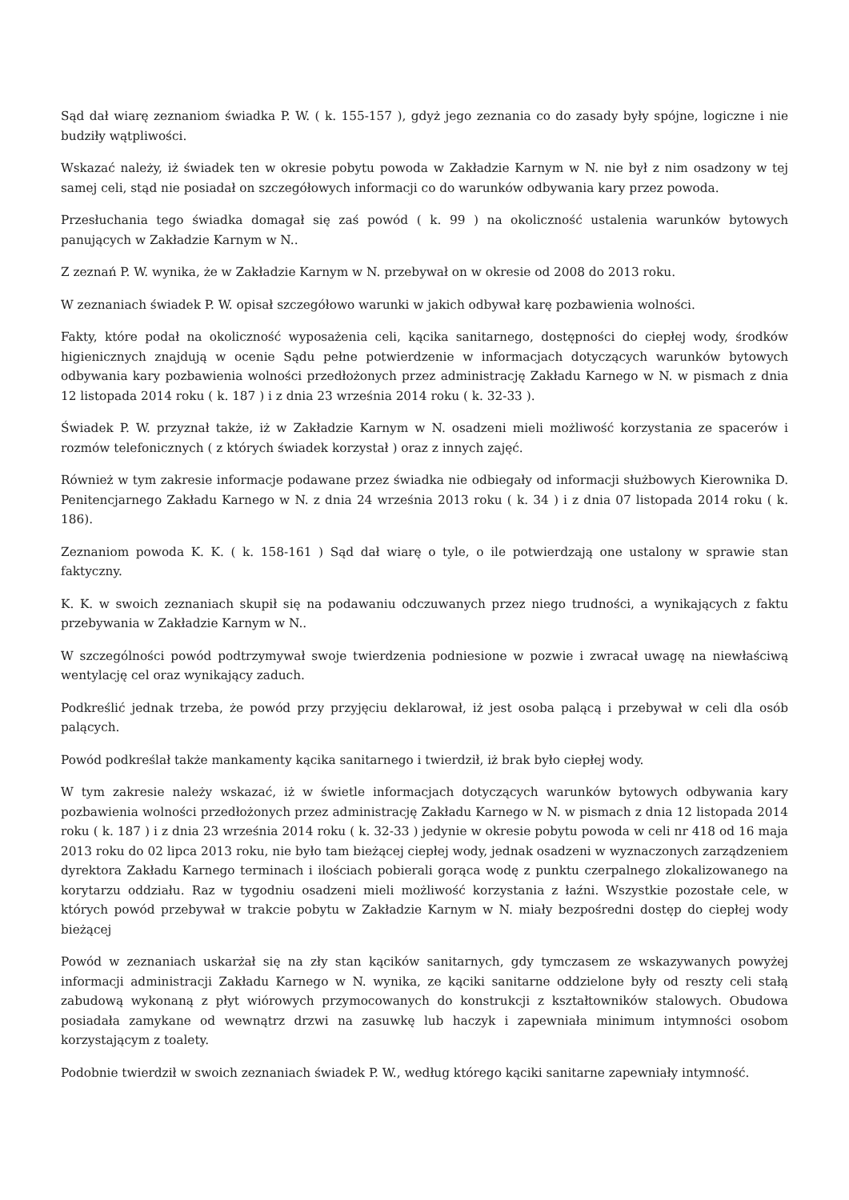Sąd dał wiarę zeznaniom świadka P. W. ( k. 155-157 ), gdyż jego zeznania co do zasady były spójne, logiczne i nie budziły wątpliwości.
Wskazać należy, iż świadek ten w okresie pobytu powoda w Zakładzie Karnym w N. nie był z nim osadzony w tej samej celi, stąd nie posiadał on szczegółowych informacji co do warunków odbywania kary przez powoda.
Przesłuchania tego świadka domagał się zaś powód ( k. 99 ) na okoliczność ustalenia warunków bytowych panujących w Zakładzie Karnym w N..
Z zeznań P. W. wynika, że w Zakładzie Karnym w N. przebywał on w okresie od 2008 do 2013 roku.
W zeznaniach świadek P. W. opisał szczegółowo warunki w jakich odbywał karę pozbawienia wolności.
Fakty, które podał na okoliczność wyposażenia celi, kącika sanitarnego, dostępności do ciepłej wody, środków higienicznych znajdują w ocenie Sądu pełne potwierdzenie w informacjach dotyczących warunków bytowych odbywania kary pozbawienia wolności przedłożonych przez administrację Zakładu Karnego w N. w pismach z dnia 12 listopada 2014 roku ( k. 187 ) i z dnia 23 września 2014 roku ( k. 32-33 ).
Świadek P. W. przyznał także, iż w Zakładzie Karnym w N. osadzeni mieli możliwość korzystania ze spacerów i rozmów telefonicznych ( z których świadek korzystał ) oraz z innych zajęć.
Również w tym zakresie informacje podawane przez świadka nie odbiegały od informacji służbowych Kierownika D. Penitencjarnego Zakładu Karnego w N. z dnia 24 września 2013 roku ( k. 34 ) i z dnia 07 listopada 2014 roku ( k. 186).
Zeznaniom powoda K. K. ( k. 158-161 ) Sąd dał wiarę o tyle, o ile potwierdzają one ustalony w sprawie stan faktyczny.
K. K. w swoich zeznaniach skupił się na podawaniu odczuwanych przez niego trudności, a wynikających z faktu przebywania w Zakładzie Karnym w N..
W szczególności powód podtrzymywał swoje twierdzenia podniesione w pozwie i zwracał uwagę na niewłaściwą wentylację cel oraz wynikający zaduch.
Podkreślić jednak trzeba, że powód przy przyjęciu deklarował, iż jest osoba palącą i przebywał w celi dla osób palących.
Powód podkreślał także mankamenty kącika sanitarnego i twierdził, iż brak było ciepłej wody.
W tym zakresie należy wskazać, iż w świetle informacjach dotyczących warunków bytowych odbywania kary pozbawienia wolności przedłożonych przez administrację Zakładu Karnego w N. w pismach z dnia 12 listopada 2014 roku ( k. 187 ) i z dnia 23 września 2014 roku ( k. 32-33 ) jedynie w okresie pobytu powoda w celi nr 418 od 16 maja 2013 roku do 02 lipca 2013 roku, nie było tam bieżącej ciepłej wody, jednak osadzeni w wyznaczonych zarządzeniem dyrektora Zakładu Karnego terminach i ilościach pobierali gorąca wodę z punktu czerpalnego zlokalizowanego na korytarzu oddziału. Raz w tygodniu osadzeni mieli możliwość korzystania z łaźni. Wszystkie pozostałe cele, w których powód przebywał w trakcie pobytu w Zakładzie Karnym w N. miały bezpośredni dostęp do ciepłej wody bieżącej
Powód w zeznaniach uskarżał się na zły stan kącików sanitarnych, gdy tymczasem ze wskazywanych powyżej informacji administracji Zakładu Karnego w N. wynika, ze kąciki sanitarne oddzielone były od reszty celi stałą zabudową wykonaną z płyt wiórowych przymocowanych do konstrukcji z kształtowników stalowych. Obudowa posiadała zamykane od wewnątrz drzwi na zasuwkę lub haczyk i zapewniała minimum intymności osobom korzystającym z toalety.
Podobnie twierdził w swoich zeznaniach świadek P. W., według którego kąciki sanitarne zapewniały intymność.